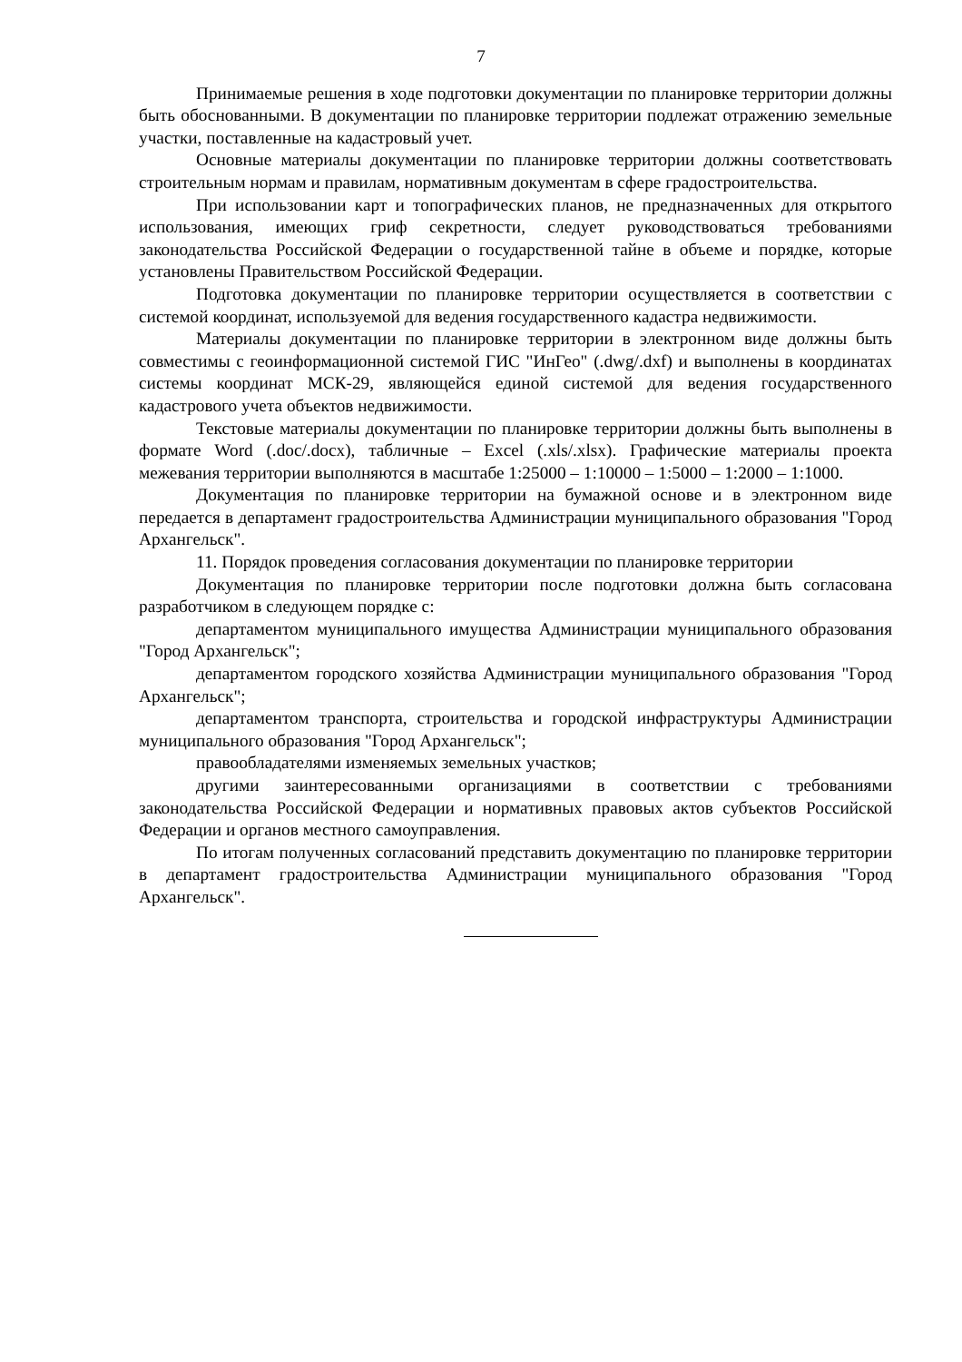7
Принимаемые решения в ходе подготовки документации по планировке территории должны быть обоснованными. В документации по планировке территории подлежат отражению земельные участки, поставленные на кадастровый учет.
Основные материалы документации по планировке территории должны соответствовать строительным нормам и правилам, нормативным документам в сфере градостроительства.
При использовании карт и топографических планов, не предназначенных для открытого использования, имеющих гриф секретности, следует руководствоваться требованиями законодательства Российской Федерации о государственной тайне в объеме и порядке, которые установлены Правительством Российской Федерации.
Подготовка документации по планировке территории осуществляется в соответствии с системой координат, используемой для ведения государственного кадастра недвижимости.
Материалы документации по планировке территории в электронном виде должны быть совместимы с геоинформационной системой ГИС "ИнГео" (.dwg/.dxf) и выполнены в координатах системы координат МСК-29, являющейся единой системой для ведения государственного кадастрового учета объектов недвижимости.
Текстовые материалы документации по планировке территории должны быть выполнены в формате Word (.doc/.docx), табличные – Excel (.xls/.xlsx). Графические материалы проекта межевания территории выполняются в масштабе 1:25000 – 1:10000 – 1:5000 – 1:2000 – 1:1000.
Документация по планировке территории на бумажной основе и в электронном виде передается в департамент градостроительства Администрации муниципального образования "Город Архангельск".
11. Порядок проведения согласования документации по планировке территории
Документация по планировке территории после подготовки должна быть согласована разработчиком в следующем порядке с:
департаментом муниципального имущества Администрации муниципального образования "Город Архангельск";
департаментом городского хозяйства Администрации муниципального образования "Город Архангельск";
департаментом транспорта, строительства и городской инфраструктуры Администрации муниципального образования "Город Архангельск";
правообладателями изменяемых земельных участков;
другими заинтересованными организациями в соответствии с требованиями законодательства Российской Федерации и нормативных правовых актов субъектов Российской Федерации и органов местного самоуправления.
По итогам полученных согласований представить документацию по планировке территории в департамент градостроительства Администрации муниципального образования "Город Архангельск".